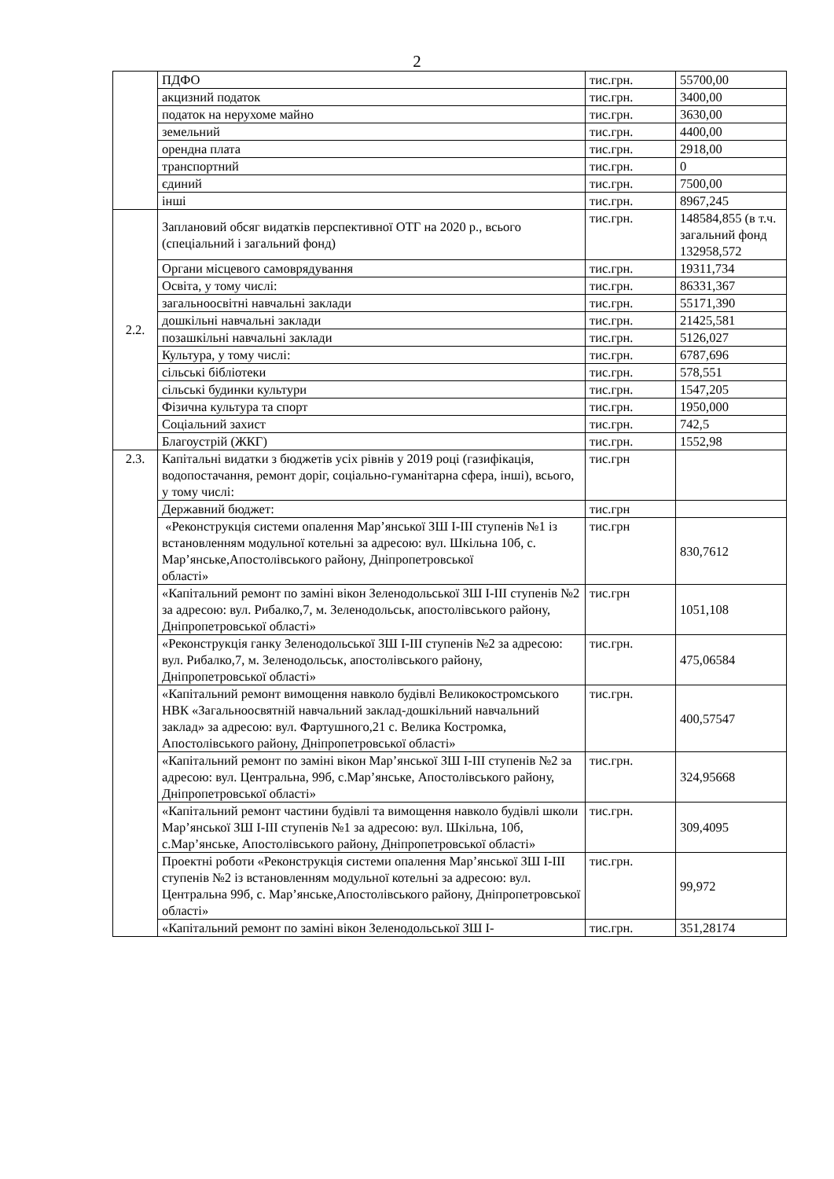2
| | ПДФО | тис.грн. | 55700,00 |
| | акцизний податок | тис.грн. | 3400,00 |
| | податок на нерухоме майно | тис.грн. | 3630,00 |
| | земельний | тис.грн. | 4400,00 |
| | орендна плата | тис.грн. | 2918,00 |
| | транспортний | тис.грн. | 0 |
| | єдиний | тис.грн. | 7500,00 |
| | інші | тис.грн. | 8967,245 |
| 2.2. | Заплановий обсяг видатків перспективної ОТГ на 2020 р., всього (спеціальний і загальний фонд) | тис.грн. | 148584,855 (в т.ч. загальний фонд 132958,572 |
| | Органи місцевого самоврядування | тис.грн. | 19311,734 |
| | Освіта, у тому числі: | тис.грн. | 86331,367 |
| | загальноосвітні навчальні заклади | тис.грн. | 55171,390 |
| | дошкільні навчальні заклади | тис.грн. | 21425,581 |
| | позашкільні навчальні заклади | тис.грн. | 5126,027 |
| | Культура, у тому числі: | тис.грн. | 6787,696 |
| | сільські бібліотеки | тис.грн. | 578,551 |
| | сільські будинки культури | тис.грн. | 1547,205 |
| | Фізична культура та спорт | тис.грн. | 1950,000 |
| | Соціальний захист | тис.грн. | 742,5 |
| | Благоустрій (ЖКГ) | тис.грн. | 1552,98 |
| 2.3. | Капітальні видатки з бюджетів усіх рівнів у 2019 році (газифікація, водопостачання, ремонт доріг, соціально-гуманітарна сфера, інші), всього, у тому числі: | тис.грн | |
| | Державний бюджет: | тис.грн | |
| | «Реконструкція системи опалення Мар’янської ЗШ І-ІІІ ступенів №1 із встановленням модульної котельні за адресою: вул. Шкільна 10б, с. Мар’янське,Апостолівського району, Дніпропетровської області» | тис.грн | 830,7612 |
| | «Капітальний ремонт по заміні вікон Зеленодольської ЗШ І-ІІІ ступенів №2 за адресою: вул. Рибалко,7, м. Зеленодольськ, апостолівського району, Дніпропетровської області» | тис.грн | 1051,108 |
| | «Реконструкція ганку Зеленодольської ЗШ І-ІІІ ступенів №2 за адресою: вул. Рибалко,7, м. Зеленодольськ, апостолівського району, Дніпропетровської області» | тис.грн. | 475,06584 |
| | «Капітальний ремонт вимощення навколо будівлі Великокостромського НВК «Загальноосвятній навчальний заклад-дошкільний навчальний заклад» за адресою: вул. Фартушного,21 с. Велика Костромка, Апостолівського району, Дніпропетровської області» | тис.грн. | 400,57547 |
| | «Капітальний ремонт по заміні вікон Мар’янської ЗШ І-ІІІ ступенів №2 за адресою: вул. Центральна, 99б, с.Мар’янське, Апостолівського району, Дніпропетровської області» | тис.грн. | 324,95668 |
| | «Капітальний ремонт частини будівлі та вимощення навколо будівлі школи Мар’янської ЗШ І-ІІІ ступенів №1 за адресою: вул. Шкільна, 10б, с.Мар’янське, Апостолівського району, Дніпропетровської області» | тис.грн. | 309,4095 |
| | Проектні роботи «Реконструкція системи опалення Мар’янської ЗШ І-ІІІ ступенів №2 із встановленням модульної котельні за адресою: вул. Центральна 99б, с. Мар’янське,Апостолівського району, Дніпропетровської області» | тис.грн. | 99,972 |
| | «Капітальний ремонт по заміні вікон Зеленодольської ЗШ І- | тис.грн. | 351,28174 |